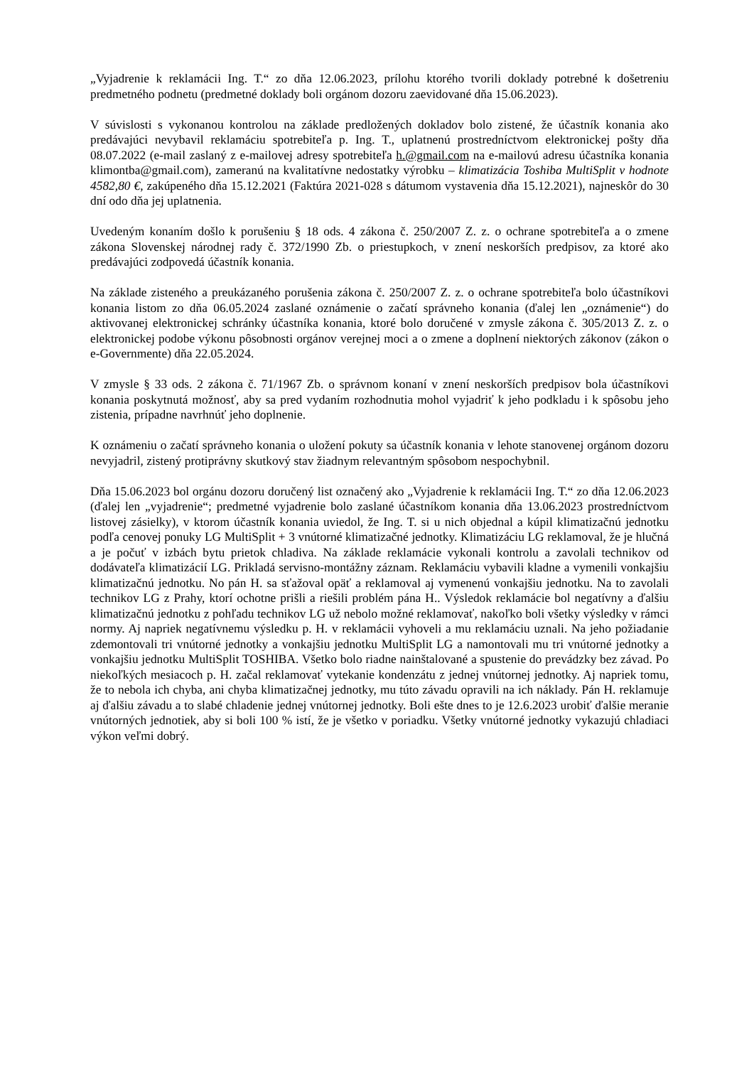„Vyjadrenie k reklamácii Ing. T.“ zo dňa 12.06.2023, prílohu ktorého tvorili doklady potrebné k došetreniu predmetného podnetu (predmetné doklady boli orgánom dozoru zaevidované dňa 15.06.2023).
V súvislosti s vykonanou kontrolou na základe predložených dokladov bolo zistené, že účastník konania ako predávajúci nevybavil reklamáciu spotrebiteľa p. Ing. T., uplatnenú prostredníctvom elektronickej pošty dňa 08.07.2022 (e-mail zaslaný z e-mailovej adresy spotrebiteľa h.@gmail.com na e-mailovú adresu účastníka konania klimontba@gmail.com), zameranú na kvalitatívne nedostatky výrobku – klimatizácia Toshiba MultiSplit v hodnote 4582,80 €, zakúpeného dňa 15.12.2021 (Faktúra 2021-028 s dátumom vystavenia dňa 15.12.2021), najneskôr do 30 dní odo dňa jej uplatnenia.
Uvedeným konaním došlo k porušeniu § 18 ods. 4 zákona č. 250/2007 Z. z. o ochrane spotrebiteľa a o zmene zákona Slovenskej národnej rady č. 372/1990 Zb. o priestupkoch, v znení neskorších predpisov, za ktoré ako predávajúci zodpovedá účastník konania.
Na základe zisteného a preukázaného porušenia zákona č. 250/2007 Z. z. o ochrane spotrebiteľa bolo účastníkovi konania listom zo dňa 06.05.2024 zaslané oznámenie o začatí správneho konania (ďalej len „oznámenie“) do aktivovanej elektronickej schránky účastníka konania, ktoré bolo doručené v zmysle zákona č. 305/2013 Z. z. o elektronickej podobe výkonu pôsobnosti orgánov verejnej moci a o zmene a doplnení niektorých zákonov (zákon o e-Governmente) dňa 22.05.2024.
V zmysle § 33 ods. 2 zákona č. 71/1967 Zb. o správnom konaní v znení neskorších predpisov bola účastníkovi konania poskytnutá možnosť, aby sa pred vydaním rozhodnutia mohol vyjadriť k jeho podkladu i k spôsobu jeho zistenia, prípadne navrhnúť jeho doplnenie.
K oznámeniu o začatí správneho konania o uložení pokuty sa účastník konania v lehote stanovenej orgánom dozoru nevyjadril, zistený protiprávny skutkový stav žiadnym relevantným spôsobom nespochybnil.
Dňa 15.06.2023 bol orgánu dozoru doručený list označený ako „Vyjadrenie k reklamácii Ing. T.“ zo dňa 12.06.2023 (ďalej len „vyjadrenie“; predmetné vyjadrenie bolo zaslané účastníkom konania dňa 13.06.2023 prostredníctvom listovej zásielky), v ktorom účastník konania uviedol, že Ing. T. si u nich objednal a kúpil klimatizačnú jednotku podľa cenovej ponuky LG MultiSplit + 3 vnútorné klimatizačné jednotky. Klimatizáciu LG reklamoval, že je hlučná a je počuť v izbách bytu prietok chladiva. Na základe reklamácie vykonali kontrolu a zavolali technikov od dodávateľa klimatizácií LG. Prikladá servisno-montážny záznam. Reklamáciu vybavili kladne a vymenili vonkajšiu klimatizačnú jednotku. No pán H. sa sťažoval opäť a reklamoval aj vymenenú vonkajšiu jednotku. Na to zavolali technikov LG z Prahy, ktorí ochotne prišli a riešili problém pána H.. Výsledok reklamácie bol negatívny a ďalšiu klimatizačnú jednotku z pohľadu technikov LG už nebolo možné reklamovať, nakoľko boli všetky výsledky v rámci normy. Aj napriek negatívnemu výsledku p. H. v reklamácii vyhoveli a mu reklamáciu uznali. Na jeho požiadanie zdemontovali tri vnútorné jednotky a vonkajšiu jednotku MultiSplit LG a namontovali mu tri vnútorné jednotky a vonkajšiu jednotku MultiSplit TOSHIBA. Všetko bolo riadne nainštalované a spustenie do prevádzky bez závad. Po niekoľkých mesiacoch p. H. začal reklamovať vytekanie kondenzátu z jednej vnútornej jednotky. Aj napriek tomu, že to nebola ich chyba, ani chyba klimatizačnej jednotky, mu túto závadu opravili na ich náklady. Pán H. reklamuje aj ďalšiu závadu a to slabé chladenie jednej vnútornej jednotky. Boli ešte dnes to je 12.6.2023 urobiť ďalšie meranie vnútorných jednotiek, aby si boli 100 % istí, že je všetko v poriadku. Všetky vnútorné jednotky vykazujú chladiaci výkon veľmi dobrý.